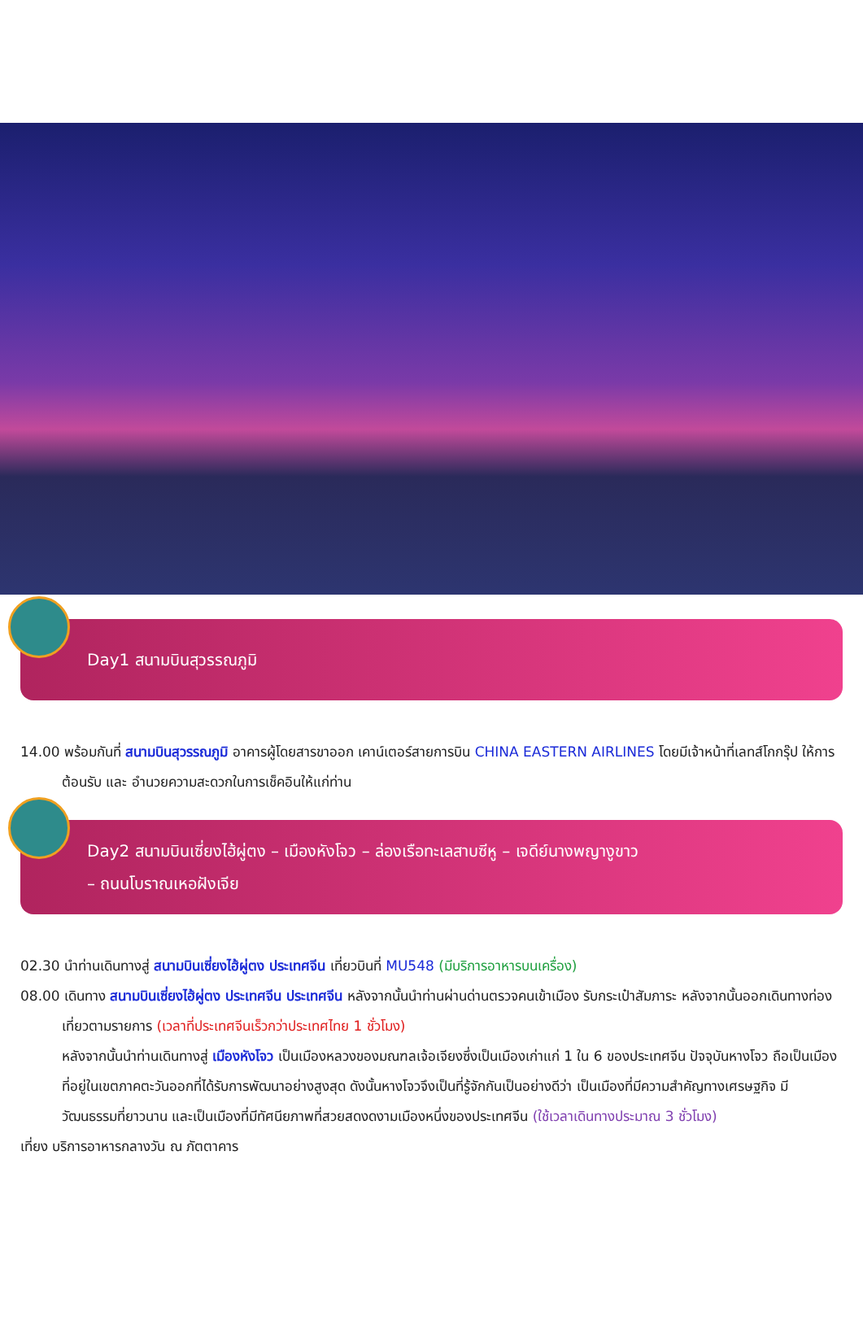Day1 สนามบินสุวรรณภูมิ
14.00 พร้อมกันที่ สนามบินสุวรรณภูมิ อาคารผู้โดยสารขาออก เคาน์เตอร์สายการบิน CHINA EASTERN AIRLINES โดยมีเจ้าหน้าที่เลทส์โกกรุ๊ป ให้การต้อนรับ และ อำนวยความสะดวกในการเช็คอินให้แก่ท่าน
Day2 สนามบินเซี่ยงไฮ้ผู่ตง – เมืองหังโจว – ล่องเรือทะเลสาบซีหู – เจดีย์นางพญางูขาว
– ถนนโบราณเหอฝังเจีย
02.30 นำท่านเดินทางสู่ สนามบินเซี่ยงไฮ้ผู่ตง ประเทศจีน เที่ยวบินที่ MU548 (มีบริการอาหารบนเครื่อง)
08.00 เดินทาง สนามบินเซี่ยงไฮ้ผู่ตง ประเทศจีน ประเทศจีน หลังจากนั้นนำท่านผ่านด่านตรวจคนเข้าเมือง รับกระเป๋าสัมภาระ หลังจากนั้นออกเดินทางท่องเที่ยวตามรายการ (เวลาที่ประเทศจีนเร็วกว่าประเทศไทย 1 ชั่วโมง)
หลังจากนั้นนำท่านเดินทางสู่ เมืองหังโจว เป็นเมืองหลวงของมณฑลเจ้อเจียงซึ่งเป็นเมืองเก่าแก่ 1 ใน 6 ของประเทศจีน ปัจจุบันหางโจว ถือเป็นเมืองที่อยู่ในเขตภาคตะวันออกที่ได้รับการพัฒนาอย่างสูงสุด ดังนั้นหางโจวจึงเป็นที่รู้จักกันเป็นอย่างดีว่า เป็นเมืองที่มีความสำคัญทางเศรษฐกิจ มีวัฒนธรรมที่ยาวนาน และเป็นเมืองที่มีทัศนียภาพที่สวยสดงดงามเมืองหนึ่งของประเทศจีน (ใช้เวลาเดินทางประมาณ 3 ชั่วโมง)
เที่ยง บริการอาหารกลางวัน ณ ภัตตาคาร